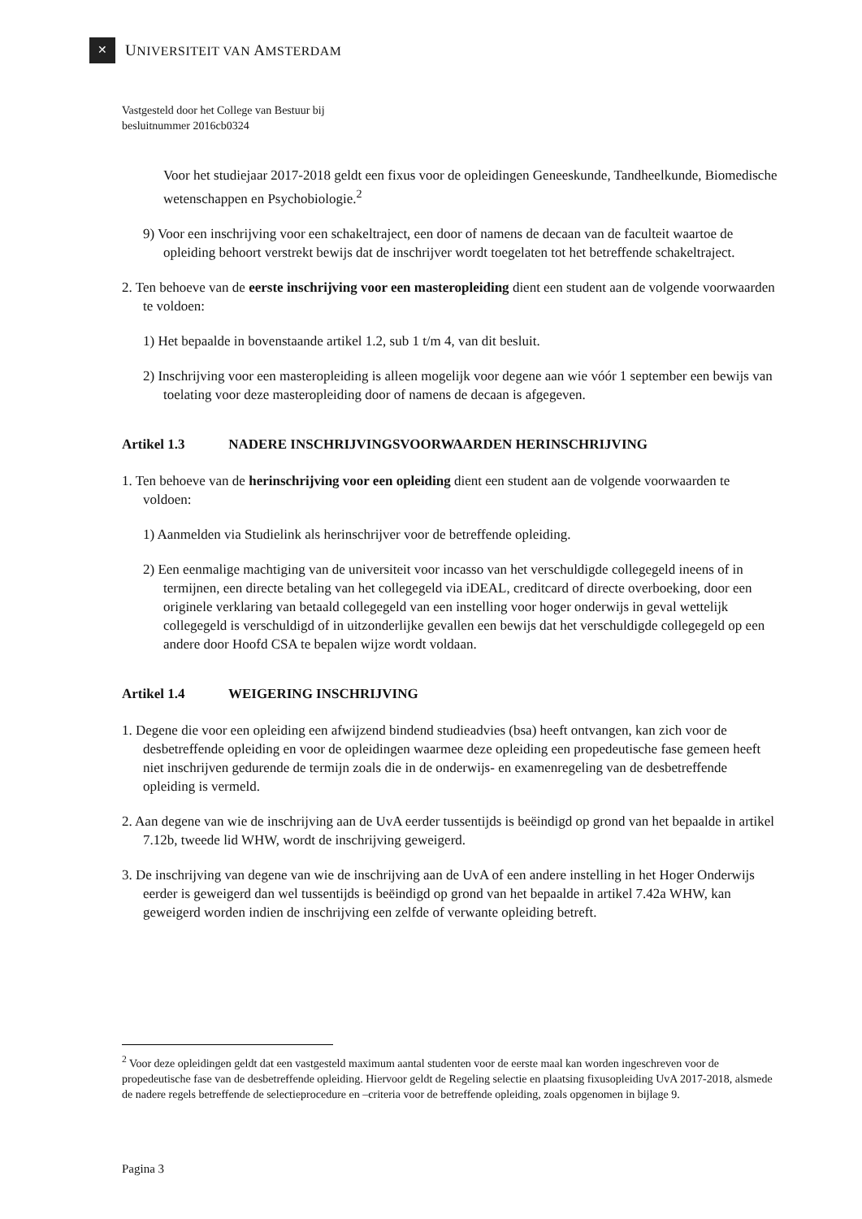✕
UNIVERSITEIT VAN AMSTERDAM
Vastgesteld door het College van Bestuur bij
besluitnummer 2016cb0324
Voor het studiejaar 2017-2018 geldt een fixus voor de opleidingen Geneeskunde, Tandheelkunde, Biomedische wetenschappen en Psychobiologie.<sup>2</sup>
9) Voor een inschrijving voor een schakeltraject, een door of namens de decaan van de faculteit waartoe de opleiding behoort verstrekt bewijs dat de inschrijver wordt toegelaten tot het betreffende schakeltraject.
2. Ten behoeve van de eerste inschrijving voor een masteropleiding dient een student aan de volgende voorwaarden te voldoen:
1) Het bepaalde in bovenstaande artikel 1.2, sub 1 t/m 4, van dit besluit.
2) Inschrijving voor een masteropleiding is alleen mogelijk voor degene aan wie vóór 1 september een bewijs van toelating voor deze masteropleiding door of namens de decaan is afgegeven.
Artikel 1.3 NADERE INSCHRIJVINGSVOORWAARDEN HERINSCHRIJVING
1. Ten behoeve van de herinschrijving voor een opleiding dient een student aan de volgende voorwaarden te voldoen:
1) Aanmelden via Studielink als herinschrijver voor de betreffende opleiding.
2) Een eenmalige machtiging van de universiteit voor incasso van het verschuldigde collegegeld ineens of in termijnen, een directe betaling van het collegegeld via iDEAL, creditcard of directe overboeking, door een originele verklaring van betaald collegegeld van een instelling voor hoger onderwijs in geval wettelijk collegegeld is verschuldigd of in uitzonderlijke gevallen een bewijs dat het verschuldigde collegegeld op een andere door Hoofd CSA te bepalen wijze wordt voldaan.
Artikel 1.4 WEIGERING INSCHRIJVING
1. Degene die voor een opleiding een afwijzend bindend studieadvies (bsa) heeft ontvangen, kan zich voor de desbetreffende opleiding en voor de opleidingen waarmee deze opleiding een propedeutische fase gemeen heeft niet inschrijven gedurende de termijn zoals die in de onderwijs- en examenregeling van de desbetreffende opleiding is vermeld.
2. Aan degene van wie de inschrijving aan de UvA eerder tussentijds is beëindigd op grond van het bepaalde in artikel 7.12b, tweede lid WHW, wordt de inschrijving geweigerd.
3. De inschrijving van degene van wie de inschrijving aan de UvA of een andere instelling in het Hoger Onderwijs eerder is geweigerd dan wel tussentijds is beëindigd op grond van het bepaalde in artikel 7.42a WHW, kan geweigerd worden indien de inschrijving een zelfde of verwante opleiding betreft.
<sup>2</sup> Voor deze opleidingen geldt dat een vastgesteld maximum aantal studenten voor de eerste maal kan worden ingeschreven voor de propedeutische fase van de desbetreffende opleiding. Hiervoor geldt de Regeling selectie en plaatsing fixusopleiding UvA 2017-2018, alsmede de nadere regels betreffende de selectieprocedure en –criteria voor de betreffende opleiding, zoals opgenomen in bijlage 9.
Pagina 3